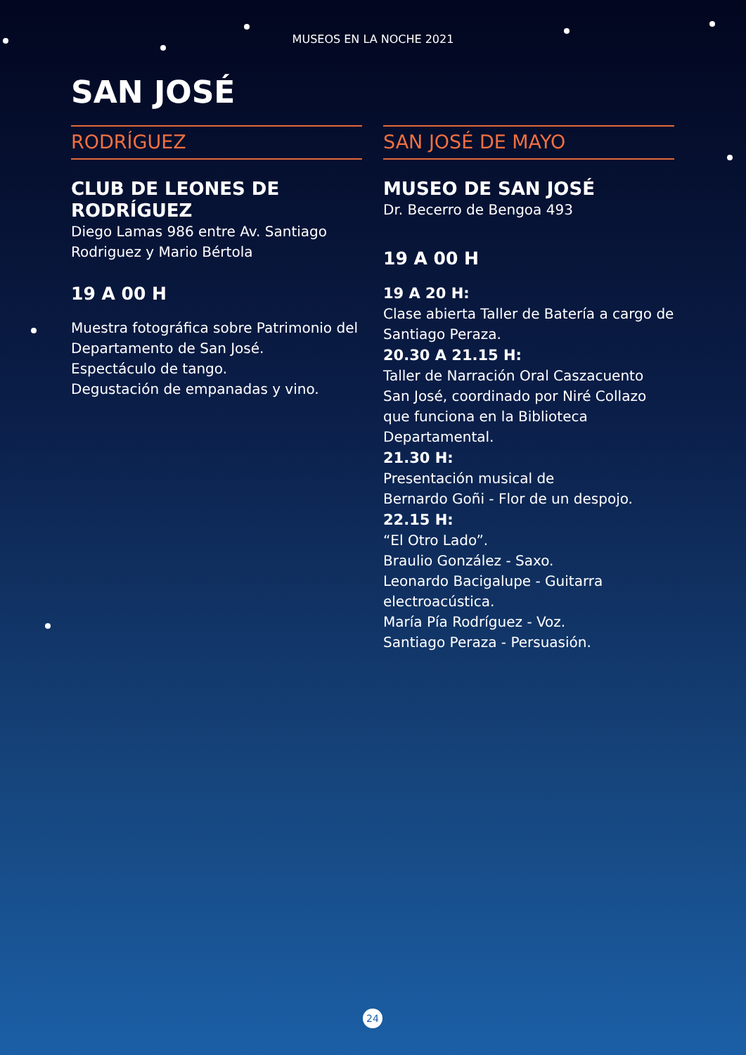MUSEOS EN LA NOCHE 2021
SAN JOSÉ
RODRÍGUEZ
CLUB DE LEONES DE RODRÍGUEZ
Diego Lamas 986 entre Av. Santiago Rodriguez y Mario Bértola
19 A 00 H
Muestra fotográfica sobre Patrimonio del Departamento de San José.
Espectáculo de tango.
Degustación de empanadas y vino.
SAN JOSÉ DE MAYO
MUSEO DE SAN JOSÉ
Dr. Becerro de Bengoa 493
19 A 00 H
19 A 20 H:
Clase abierta Taller de Batería a cargo de Santiago Peraza.
20.30 A 21.15 H:
Taller de Narración Oral Caszacuento San José, coordinado por Niré Collazo que funciona en la Biblioteca Departamental.
21.30 H:
Presentación musical de
Bernardo Goñi - Flor de un despojo.
22.15 H:
“El Otro Lado”.
Braulio González - Saxo.
Leonardo Bacigalupe - Guitarra electroacústica.
María Pía Rodríguez - Voz.
Santiago Peraza - Persuasión.
24